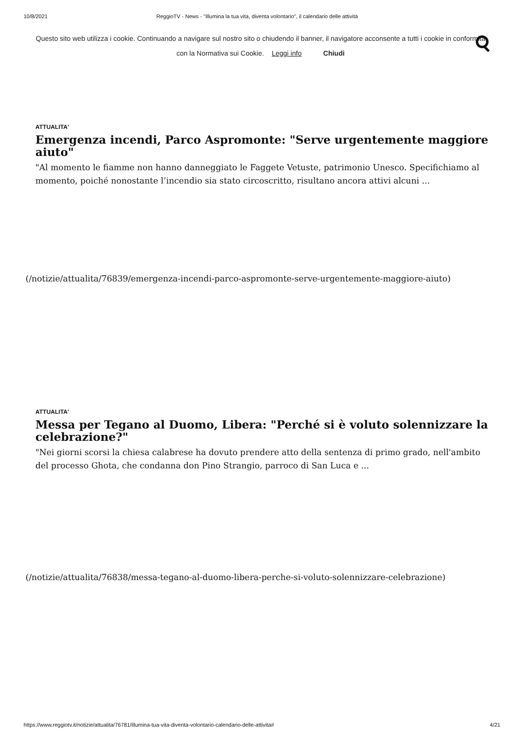10/8/2021 ReggioTV - News - "Illumina la tua vita, diventa volontario", il calendario delle attività
Questo sito web utilizza i cookie. Continuando a navigare sul nostro sito o chiudendo il banner, il navigatore acconsente a tutti i cookie in conformità con la Normativa sui Cookie. Leggi info Chiudi
ATTUALITA'
Emergenza incendi, Parco Aspromonte: "Serve urgentemente maggiore aiuto"
"Al momento le fiamme non hanno danneggiato le Faggete Vetuste, patrimonio Unesco. Specifichiamo al momento, poiché nonostante l’incendio sia stato circoscritto, risultano ancora attivi alcuni ...
(/notizie/attualita/76839/emergenza-incendi-parco-aspromonte-serve-urgentemente-maggiore-aiuto)
ATTUALITA'
Messa per Tegano al Duomo, Libera: "Perché si è voluto solennizzare la celebrazione?"
"Nei giorni scorsi la chiesa calabrese ha dovuto prendere atto della sentenza di primo grado, nell'ambito del processo Ghota, che condanna don Pino Strangio, parroco di San Luca e ...
(/notizie/attualita/76838/messa-tegano-al-duomo-libera-perche-si-voluto-solennizzare-celebrazione)
https://www.reggiotv.it/notizie/attualita/76781/illumina-tua-vita-diventa-volontario-calendario-delle-attivita# 4/21